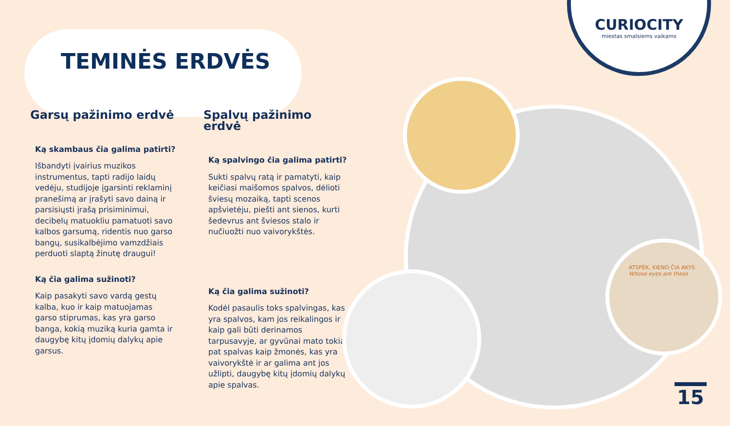TEMINĖS ERDVĖS
Garsų pažinimo erdvė
Ką skambaus čia galima patirti?
Išbandyti įvairius muzikos instrumentus, tapti radijo laidų vedėju, studijoje įgarsinti reklaminį pranešimą ar įrašyti savo dainą ir parsisiųsti įrašą prisiminimui, decibelų matuokliu pamatuoti savo kalbos garsumą, ridentis nuo garso bangų, susikalbėjimo vamzdžiais perduoti slaptą žinutę draugui!
Ką čia galima sužinoti?
Kaip pasakyti savo vardą gestų kalba, kuo ir kaip matuojamas garso stiprumas, kas yra garso banga, kokią muziką kuria gamta ir daugybę kitų įdomių dalykų apie garsus.
Spalvų pažinimo erdvė
Ką spalvingo čia galima patirti?
Sukti spalvų ratą ir pamatyti, kaip keičiasi maišomos spalvos, dėlioti šviesų mozaiką, tapti scenos apšvietėju, piešti ant sienos, kurti šedevrus ant šviesos stalo ir nučiuožti nuo vaivorykštės.
Ką čia galima sužinoti?
Kodėl pasaulis toks spalvingas, kas yra spalvos, kam jos reikalingos ir kaip gali būti derinamos tarpusavyje, ar gyvūnai mato tokias pat spalvas kaip žmonės, kas yra vaivorykštė ir ar galima ant jos užlipti, daugybę kitų įdomių dalykų apie spalvas.
ATSPĖK, KIENO ČIA AKYS
Whose eyes are these
CURIOCITY
miestas smalsiems vaikams
15